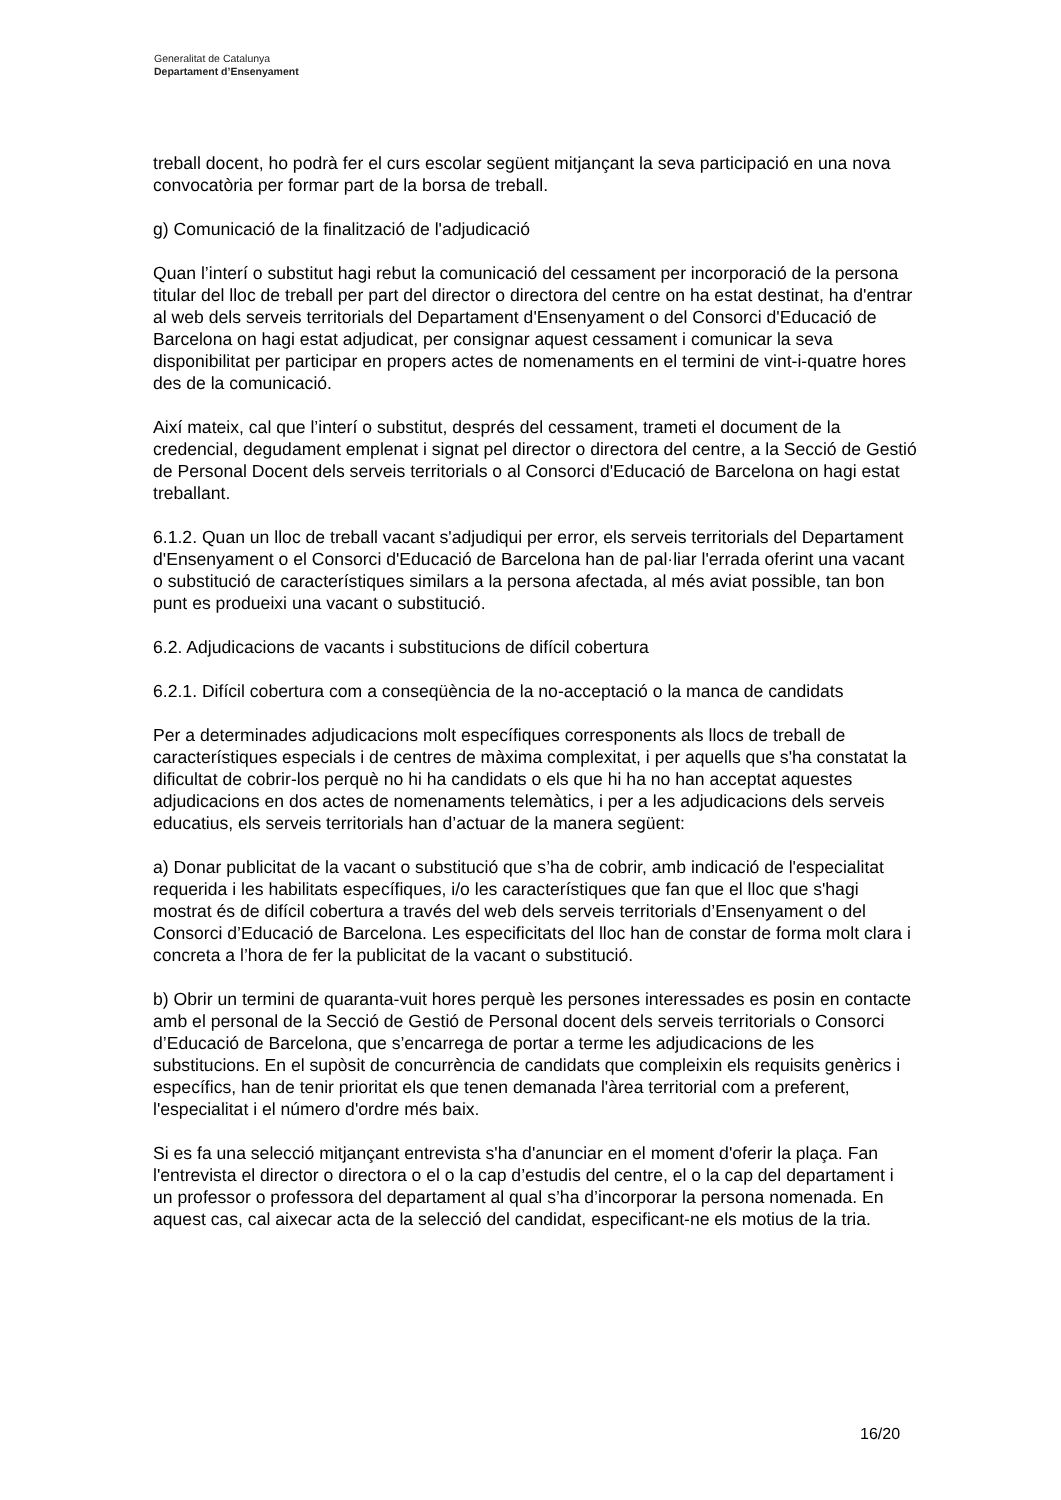Generalitat de Catalunya
Departament d’Ensenyament
treball docent, ho podrà fer el curs escolar següent mitjançant la seva participació en una nova convocatòria per formar part de la borsa de treball.
g) Comunicació de la finalització de l'adjudicació
Quan l’interí o substitut hagi rebut la comunicació del cessament per incorporació de la persona titular del lloc de treball per part del director o directora del centre on ha estat destinat, ha d'entrar al web dels serveis territorials del Departament d'Ensenyament o del Consorci d'Educació de Barcelona on hagi estat adjudicat, per consignar aquest cessament i comunicar la seva disponibilitat per participar en propers actes de nomenaments en el termini de vint-i-quatre hores des de la comunicació.
Així mateix, cal que l’interí o substitut, després del cessament, trameti el document de la credencial, degudament emplenat i signat pel director o directora del centre, a la Secció de Gestió de Personal Docent dels serveis territorials o al Consorci d'Educació de Barcelona on hagi estat treballant.
6.1.2. Quan un lloc de treball vacant s'adjudiqui per error, els serveis territorials del Departament d'Ensenyament o el Consorci d'Educació de Barcelona han de pal·liar l'errada oferint una vacant o substitució de característiques similars a la persona afectada, al més aviat possible, tan bon punt es produeixi una vacant o substitució.
6.2. Adjudicacions de vacants i substitucions de difícil cobertura
6.2.1. Difícil cobertura com a conseqüència de la no-acceptació o la manca de candidats
Per a determinades adjudicacions molt específiques corresponents als llocs de treball de característiques especials i de centres de màxima complexitat, i per aquells que s'ha constatat la dificultat de cobrir-los perquè no hi ha candidats o els que hi ha no han acceptat aquestes adjudicacions en dos actes de nomenaments telemàtics, i per a les adjudicacions dels serveis educatius, els serveis territorials han d’actuar de la manera següent:
a) Donar publicitat de la vacant o substitució que s’ha de cobrir, amb indicació de l'especialitat requerida i les habilitats específiques, i/o les característiques que fan que el lloc que s'hagi mostrat és de difícil cobertura a través del web dels serveis territorials d’Ensenyament o del Consorci d’Educació de Barcelona. Les especificitats del lloc han de constar de forma molt clara i concreta a l’hora de fer la publicitat de la vacant o substitució.
b) Obrir un termini de quaranta-vuit hores perquè les persones interessades es posin en contacte amb el personal de la Secció de Gestió de Personal docent dels serveis territorials o Consorci d’Educació de Barcelona, que s’encarrega de portar a terme les adjudicacions de les substitucions. En el supòsit de concurrència de candidats que compleixin els requisits genèrics i específics, han de tenir prioritat els que tenen demanada l'àrea territorial com a preferent, l'especialitat i el número d'ordre més baix.
Si es fa una selecció mitjançant entrevista s'ha d'anunciar en el moment d'oferir la plaça. Fan l'entrevista el director o directora o el o la cap d’estudis del centre, el o la cap del departament i un professor o professora del departament al qual s’ha d’incorporar la persona nomenada. En aquest cas, cal aixecar acta de la selecció del candidat, especificant-ne els motius de la tria.
16/20